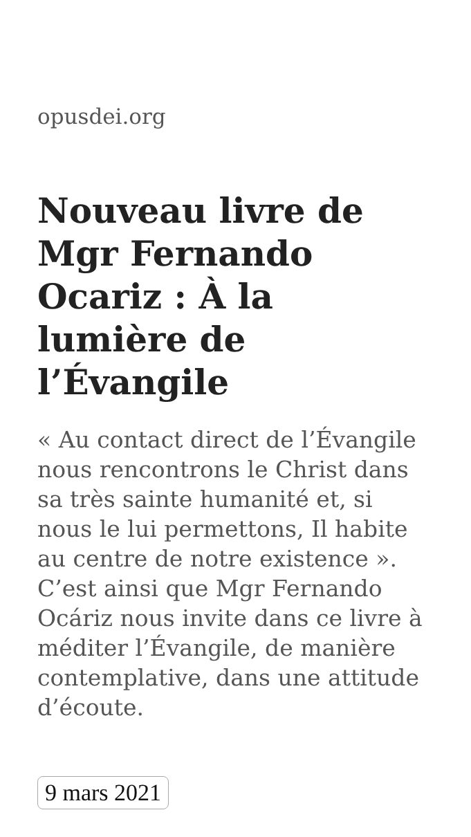opusdei.org
Nouveau livre de Mgr Fernando Ocariz : À la lumière de l’Évangile
« Au contact direct de l’Évangile nous rencontrons le Christ dans sa très sainte humanité et, si nous le lui permettons, Il habite au centre de notre existence ». C’est ainsi que Mgr Fernando Ocáriz nous invite dans ce livre à méditer l’Évangile, de manière contemplative, dans une attitude d’écoute.
9 mars 2021